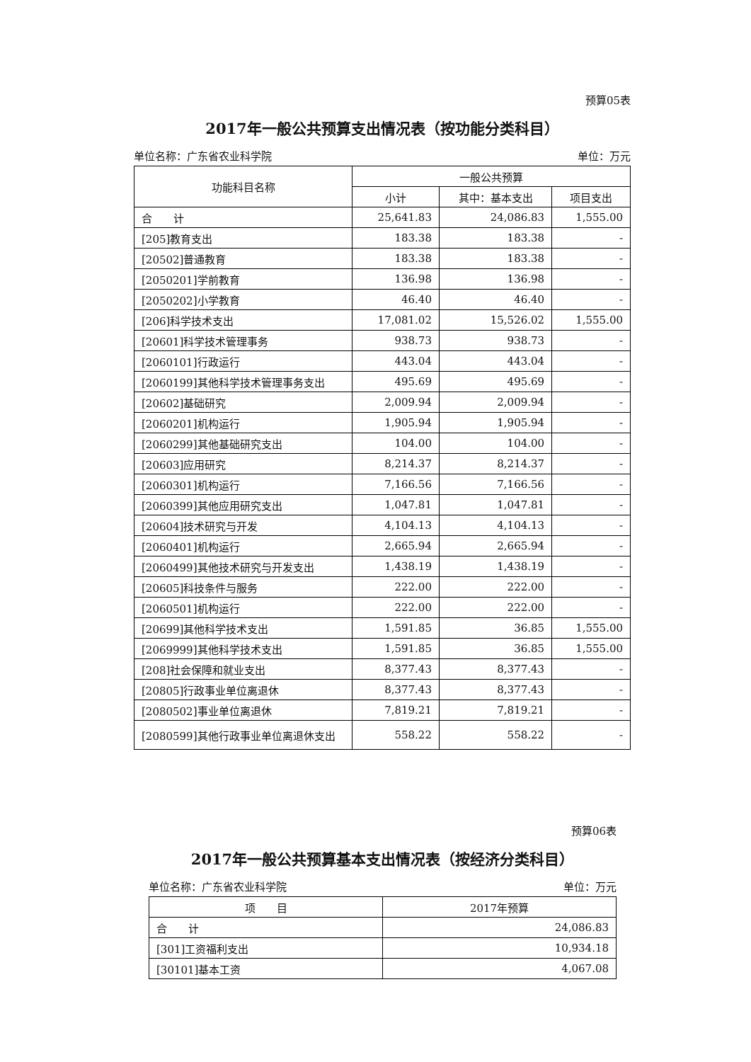预算05表
2017年一般公共预算支出情况表（按功能分类科目）
单位名称：广东省农业科学院 单位：万元
| 功能科目名称 | 一般公共预算 | | |
| --- | --- | --- | --- |
| | 小计 | 其中：基本支出 | 项目支出 |
| 合 计 | 25,641.83 | 24,086.83 | 1,555.00 |
| [205]教育支出 | 183.38 | 183.38 | - |
| [20502]普通教育 | 183.38 | 183.38 | - |
| [2050201]学前教育 | 136.98 | 136.98 | - |
| [2050202]小学教育 | 46.40 | 46.40 | - |
| [206]科学技术支出 | 17,081.02 | 15,526.02 | 1,555.00 |
| [20601]科学技术管理事务 | 938.73 | 938.73 | - |
| [2060101]行政运行 | 443.04 | 443.04 | - |
| [2060199]其他科学技术管理事务支出 | 495.69 | 495.69 | - |
| [20602]基础研究 | 2,009.94 | 2,009.94 | - |
| [2060201]机构运行 | 1,905.94 | 1,905.94 | - |
| [2060299]其他基础研究支出 | 104.00 | 104.00 | - |
| [20603]应用研究 | 8,214.37 | 8,214.37 | - |
| [2060301]机构运行 | 7,166.56 | 7,166.56 | - |
| [2060399]其他应用研究支出 | 1,047.81 | 1,047.81 | - |
| [20604]技术研究与开发 | 4,104.13 | 4,104.13 | - |
| [2060401]机构运行 | 2,665.94 | 2,665.94 | - |
| [2060499]其他技术研究与开发支出 | 1,438.19 | 1,438.19 | - |
| [20605]科技条件与服务 | 222.00 | 222.00 | - |
| [2060501]机构运行 | 222.00 | 222.00 | - |
| [20699]其他科学技术支出 | 1,591.85 | 36.85 | 1,555.00 |
| [2069999]其他科学技术支出 | 1,591.85 | 36.85 | 1,555.00 |
| [208]社会保障和就业支出 | 8,377.43 | 8,377.43 | - |
| [20805]行政事业单位离退休 | 8,377.43 | 8,377.43 | - |
| [2080502]事业单位离退休 | 7,819.21 | 7,819.21 | - |
| [2080599]其他行政事业单位离退休支出 | 558.22 | 558.22 | - |
预算06表
2017年一般公共预算基本支出情况表（按经济分类科目）
单位名称：广东省农业科学院 单位：万元
| 项 目 | 2017年预算 |
| --- | --- |
| 合 计 | 24,086.83 |
| [301]工资福利支出 | 10,934.18 |
| [30101]基本工资 | 4,067.08 |